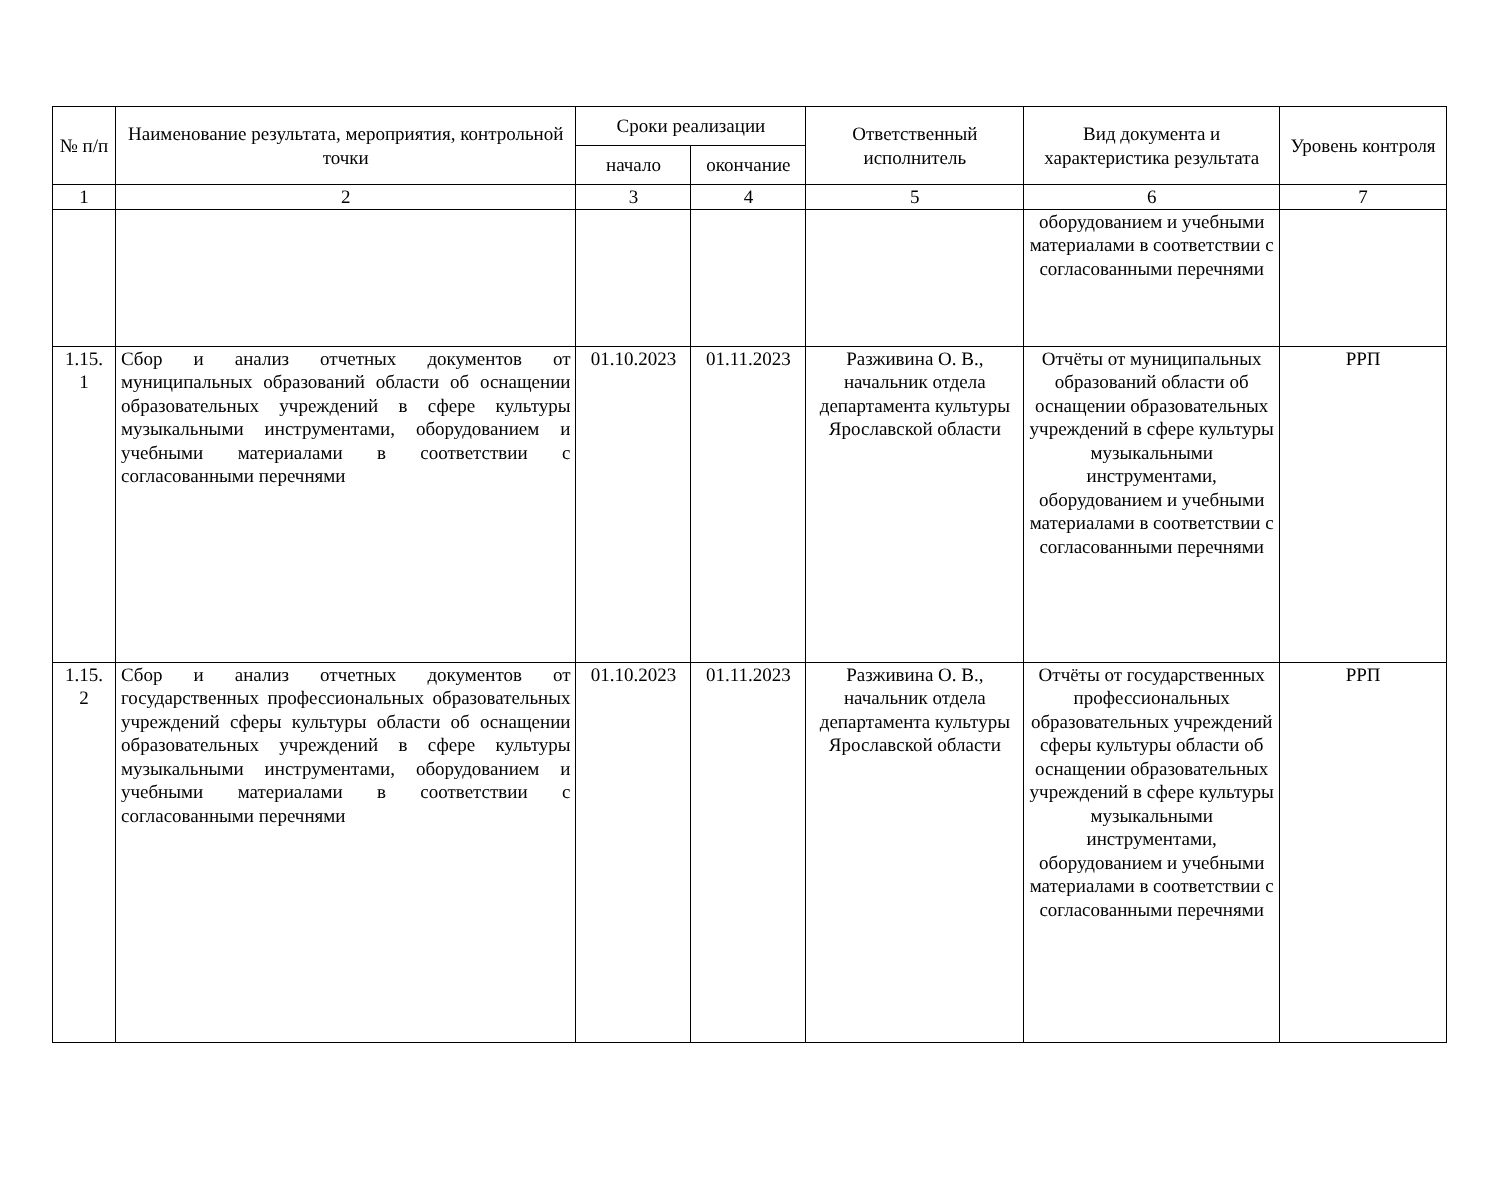| № п/п | Наименование результата, мероприятия, контрольной точки | Сроки реализации | | Ответственный исполнитель | Вид документа и характеристика результата | Уровень контроля |
| --- | --- | --- | --- | --- | --- | --- |
| | | начало | окончание | | | |
| 1 | 2 | 3 | 4 | 5 | 6 | 7 |
| | | | | | оборудованием и учебными материалами в соответствии с согласованными перечнями | |
| 1.15. 1 | Сбор и анализ отчетных документов от муниципальных образований области об оснащении образовательных учреждений в сфере культуры музыкальными инструментами, оборудованием и учебными материалами в соответствии с согласованными перечнями | 01.10.2023 | 01.11.2023 | Разживина О. В., начальник отдела департамента культуры Ярославской области | Отчёты от муниципальных образований области об оснащении образовательных учреждений в сфере культуры музыкальными инструментами, оборудованием и учебными материалами в соответствии с согласованными перечнями | РРП |
| 1.15. 2 | Сбор и анализ отчетных документов от государственных профессиональных образовательных учреждений сферы культуры области об оснащении образовательных учреждений в сфере культуры музыкальными инструментами, оборудованием и учебными материалами в соответствии с согласованными перечнями | 01.10.2023 | 01.11.2023 | Разживина О. В., начальник отдела департамента культуры Ярославской области | Отчёты от государственных профессиональных образовательных учреждений сферы культуры области об оснащении образовательных учреждений в сфере культуры музыкальными инструментами, оборудованием и учебными материалами в соответствии с согласованными перечнями | РРП |